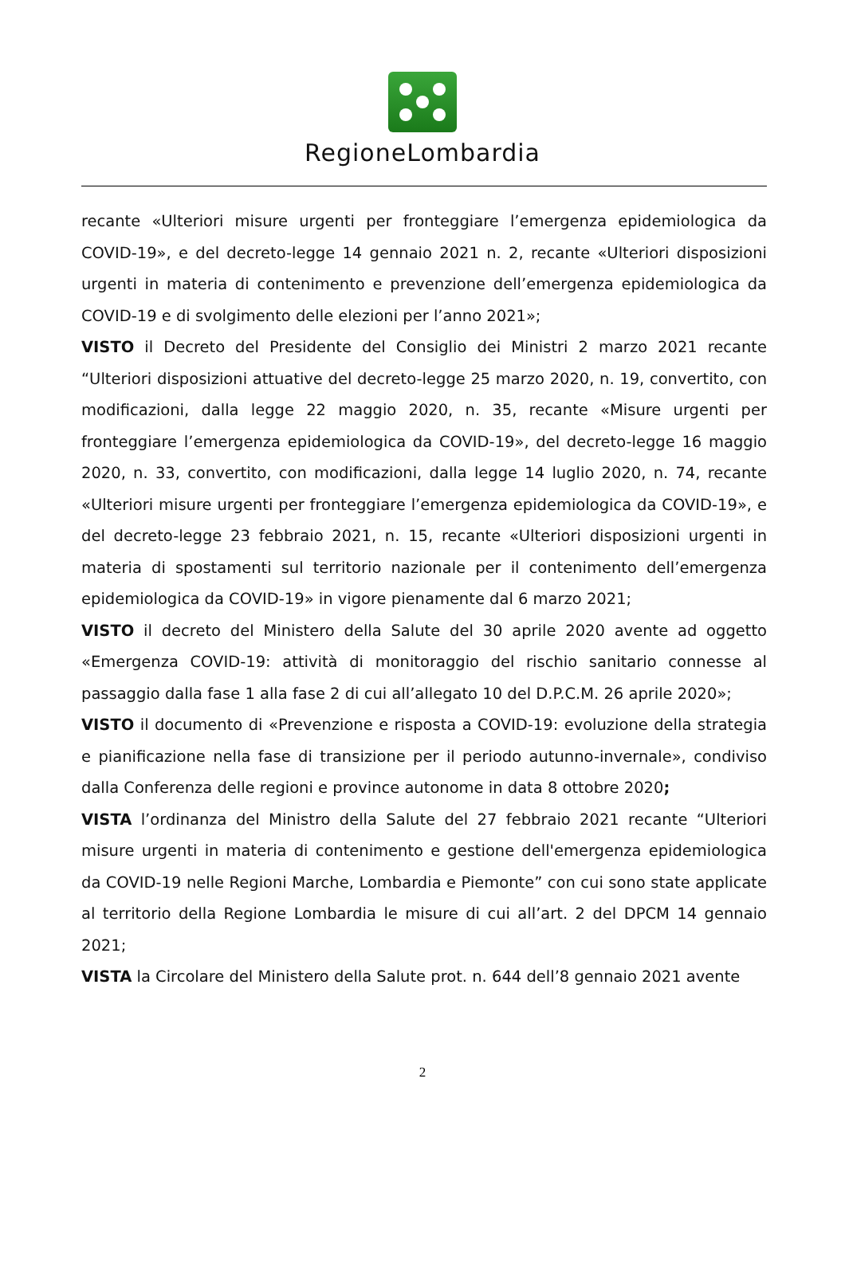RegioneLombardia
recante «Ulteriori misure urgenti per fronteggiare l’emergenza epidemiologica da COVID-19», e del decreto-legge 14 gennaio 2021 n. 2, recante «Ulteriori disposizioni urgenti in materia di contenimento e prevenzione dell’emergenza epidemiologica da COVID-19 e di svolgimento delle elezioni per l’anno 2021»;
VISTO il Decreto del Presidente del Consiglio dei Ministri 2 marzo 2021 recante “Ulteriori disposizioni attuative del decreto-legge 25 marzo 2020, n. 19, convertito, con modificazioni, dalla legge 22 maggio 2020, n. 35, recante «Misure urgenti per fronteggiare l’emergenza epidemiologica da COVID-19», del decreto-legge 16 maggio 2020, n. 33, convertito, con modificazioni, dalla legge 14 luglio 2020, n. 74, recante «Ulteriori misure urgenti per fronteggiare l’emergenza epidemiologica da COVID-19», e del decreto-legge 23 febbraio 2021, n. 15, recante «Ulteriori disposizioni urgenti in materia di spostamenti sul territorio nazionale per il contenimento dell’emergenza epidemiologica da COVID-19» in vigore pienamente dal 6 marzo 2021;
VISTO il decreto del Ministero della Salute del 30 aprile 2020 avente ad oggetto «Emergenza COVID-19: attività di monitoraggio del rischio sanitario connesse al passaggio dalla fase 1 alla fase 2 di cui all’allegato 10 del D.P.C.M. 26 aprile 2020»;
VISTO il documento di «Prevenzione e risposta a COVID-19: evoluzione della strategia e pianificazione nella fase di transizione per il periodo autunno-invernale», condiviso dalla Conferenza delle regioni e province autonome in data 8 ottobre 2020;
VISTA l’ordinanza del Ministro della Salute del 27 febbraio 2021 recante “Ulteriori misure urgenti in materia di contenimento e gestione dell'emergenza epidemiologica da COVID-19 nelle Regioni Marche, Lombardia e Piemonte” con cui sono state applicate al territorio della Regione Lombardia le misure di cui all’art. 2 del DPCM 14 gennaio 2021;
VISTA la Circolare del Ministero della Salute prot. n. 644 dell’8 gennaio 2021 avente
2